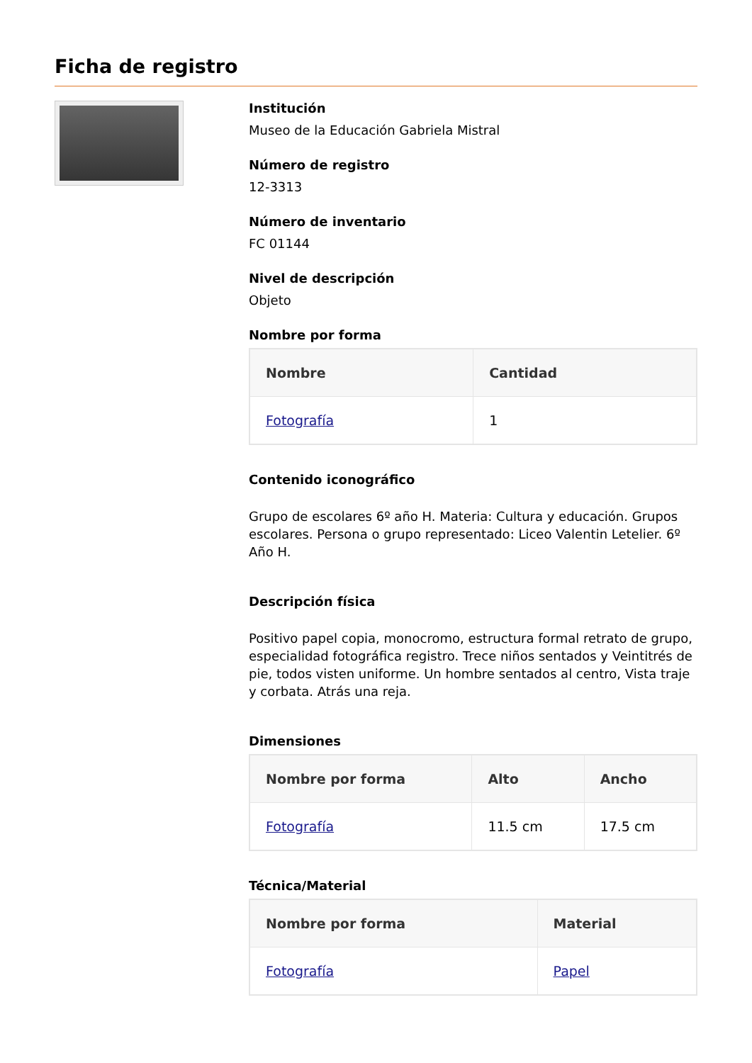Ficha de registro
Institución
Museo de la Educación Gabriela Mistral
Número de registro
12-3313
Número de inventario
FC 01144
Nivel de descripción
Objeto
Nombre por forma
| Nombre | Cantidad |
| --- | --- |
| Fotografía | 1 |
Contenido iconográfico
Grupo de escolares 6º año H. Materia: Cultura y educación. Grupos escolares. Persona o grupo representado: Liceo Valentin Letelier. 6º Año H.
Descripción física
Positivo papel copia, monocromo, estructura formal retrato de grupo, especialidad fotográfica registro. Trece niños sentados y Veintitrés de pie, todos visten uniforme. Un hombre sentados al centro, Vista traje y corbata. Atrás una reja.
Dimensiones
| Nombre por forma | Alto | Ancho |
| --- | --- | --- |
| Fotografía | 11.5 cm | 17.5 cm |
Técnica/Material
| Nombre por forma | Material |
| --- | --- |
| Fotografía | Papel |